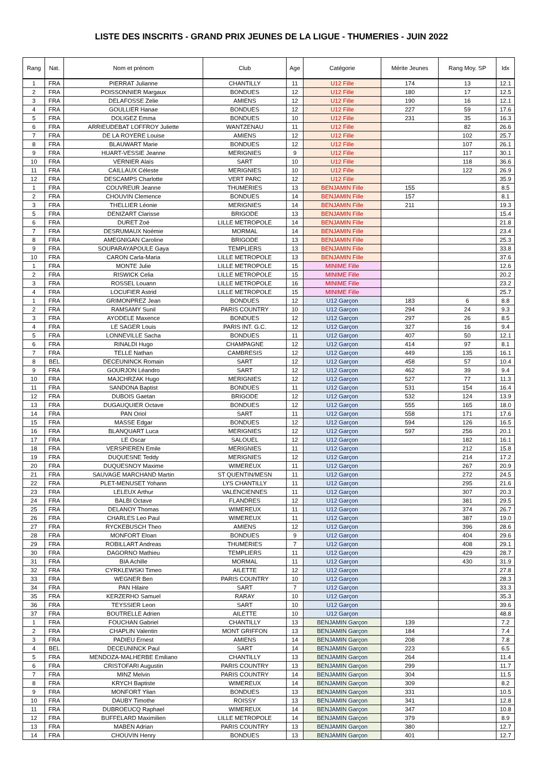LISTE DES INSCRITS - GRAND PRIX JEUNES DE LA LIGUE - THUMERIES - JUIN 2022
| Rang | Nat. | Nom et prénom | Club | Age | Catégorie | Mérite Jeunes | Rang Moy. SP | Idx |
| --- | --- | --- | --- | --- | --- | --- | --- | --- |
| 1 | FRA | PIERRAT Julianne | CHANTILLY | 11 | U12 Fille | 174 | 13 | 12.1 |
| 2 | FRA | POISSONNIER Margaux | BONDUES | 12 | U12 Fille | 180 | 17 | 12.5 |
| 3 | FRA | DELAFOSSE Zelie | AMIENS | 12 | U12 Fille | 190 | 16 | 12.1 |
| 4 | FRA | GOULLIER Hanae | BONDUES | 12 | U12 Fille | 227 | 59 | 17.6 |
| 5 | FRA | DOLIGEZ Emma | BONDUES | 10 | U12 Fille | 231 | 35 | 16.3 |
| 6 | FRA | ARRIEUDEBAT LOFFROY Juliette | WANTZENAU | 11 | U12 Fille | | 82 | 26.6 |
| 7 | FRA | DE LA ROYERE Louise | AMIENS | 12 | U12 Fille | | 102 | 25.7 |
| 8 | FRA | BLAUWART Marie | BONDUES | 12 | U12 Fille | | 107 | 26.1 |
| 9 | FRA | HUART-VESSIE Jeanne | MERIGNIES | 9 | U12 Fille | | 117 | 30.1 |
| 10 | FRA | VERNIER Alaïs | SART | 10 | U12 Fille | | 118 | 36.6 |
| 11 | FRA | CAILLAUX Céleste | MERIGNIES | 10 | U12 Fille | | 122 | 26.9 |
| 12 | FRA | DESCAMPS Charlotte | VERT PARC | 12 | U12 Fille | | | 35.9 |
| 1 | FRA | COUVREUR Jeanne | THUMERIES | 13 | BENJAMIN Fille | 155 | | 8.5 |
| 2 | FRA | CHOUVIN Clemence | BONDUES | 14 | BENJAMIN Fille | 157 | | 8.1 |
| 3 | FRA | THELLIER Léonie | MERIGNIES | 14 | BENJAMIN Fille | 211 | | 19.3 |
| 5 | FRA | DENIZART Clarisse | BRIGODE | 13 | BENJAMIN Fille | | | 15.4 |
| 6 | FRA | DURET Zoé | LILLE METROPOLE | 14 | BENJAMIN Fille | | | 21.8 |
| 7 | FRA | DESRUMAUX Noémie | MORMAL | 14 | BENJAMIN Fille | | | 23.4 |
| 8 | FRA | AMEGNIGAN Caroline | BRIGODE | 13 | BENJAMIN Fille | | | 25.3 |
| 9 | FRA | SOUPARAYAPOULE Gaya | TEMPLIERS | 13 | BENJAMIN Fille | | | 33.8 |
| 10 | FRA | CARON Carla-Maria | LILLE METROPOLE | 13 | BENJAMIN Fille | | | 37.6 |
| 1 | FRA | MONTE Julie | LILLE METROPOLE | 15 | MINIME Fille | | | 12.6 |
| 2 | FRA | RISWICK Celia | LILLE METROPOLE | 15 | MINIME Fille | | | 20.2 |
| 3 | FRA | ROSSEL Louann | LILLE METROPOLE | 16 | MINIME Fille | | | 23.2 |
| 4 | FRA | LOCUFIER Astrid | LILLE METROPOLE | 15 | MINIME Fille | | | 25.7 |
| 1 | FRA | GRIMONPREZ Jean | BONDUES | 12 | U12 Garçon | 183 | 6 | 8.8 |
| 2 | FRA | RAMSAMY Sunil | PARIS COUNTRY | 10 | U12 Garçon | 294 | 24 | 9.3 |
| 3 | FRA | AYODELE Maxence | BONDUES | 12 | U12 Garçon | 297 | 26 | 8.5 |
| 4 | FRA | LE SAGER Louis | PARIS INT. G.C. | 12 | U12 Garçon | 327 | 16 | 9.4 |
| 5 | FRA | LONNEVILLE Sacha | BONDUES | 11 | U12 Garçon | 407 | 50 | 12.1 |
| 6 | FRA | RINALDI Hugo | CHAMPAGNE | 12 | U12 Garçon | 414 | 97 | 8.1 |
| 7 | FRA | TELLE Nathan | CAMBRESIS | 12 | U12 Garçon | 449 | 135 | 16.1 |
| 8 | BEL | DECEUNINCK Romain | SART | 12 | U12 Garçon | 458 | 57 | 10.4 |
| 9 | FRA | GOURJON Léandro | SART | 12 | U12 Garçon | 462 | 39 | 9.4 |
| 10 | FRA | MAJCHRZAK Hugo | MERIGNIES | 12 | U12 Garçon | 527 | 77 | 11.3 |
| 11 | FRA | SANDONA Baptist | BONDUES | 11 | U12 Garçon | 531 | 154 | 16.4 |
| 12 | FRA | DUBOIS Gaetan | BRIGODE | 12 | U12 Garçon | 532 | 124 | 13.9 |
| 13 | FRA | DUGAUQUIER Octave | BONDUES | 12 | U12 Garçon | 555 | 165 | 18.0 |
| 14 | FRA | PAN Oriol | SART | 11 | U12 Garçon | 558 | 171 | 17.6 |
| 15 | FRA | MASSE Edgar | BONDUES | 12 | U12 Garçon | 594 | 126 | 16.5 |
| 16 | FRA | BLANQUART Luca | MERIGNIES | 12 | U12 Garçon | 597 | 256 | 20.1 |
| 17 | FRA | LE Oscar | SALOUEL | 12 | U12 Garçon | | 182 | 16.1 |
| 18 | FRA | VERSPIEREN Emile | MERIGNIES | 11 | U12 Garçon | | 212 | 15.8 |
| 19 | FRA | DUQUESNE Teddy | MERIGNIES | 12 | U12 Garçon | | 214 | 17.2 |
| 20 | FRA | DUQUESNOY Maxime | WIMEREUX | 11 | U12 Garçon | | 267 | 20.9 |
| 21 | FRA | SAUVAGE MARCHAND Martin | ST QUENTIN/MESN | 11 | U12 Garçon | | 272 | 24.5 |
| 22 | FRA | PLET-MENUSET Yohann | LYS CHANTILLY | 11 | U12 Garçon | | 295 | 21.6 |
| 23 | FRA | LELEUX Arthur | VALENCIENNES | 11 | U12 Garçon | | 307 | 20.3 |
| 24 | FRA | BALBI Octave | FLANDRES | 12 | U12 Garçon | | 381 | 29.5 |
| 25 | FRA | DELANOY Thomas | WIMEREUX | 11 | U12 Garçon | | 374 | 26.7 |
| 26 | FRA | CHARLES Leo Paul | WIMEREUX | 11 | U12 Garçon | | 387 | 19.0 |
| 27 | FRA | RYCKEBUSCH Theo | AMIENS | 12 | U12 Garçon | | 396 | 28.6 |
| 28 | FRA | MONFORT Eloan | BONDUES | 9 | U12 Garçon | | 404 | 29.6 |
| 29 | FRA | ROBILLART Andreas | THUMERIES | 7 | U12 Garçon | | 408 | 29.1 |
| 30 | FRA | DAGORNO Mathieu | TEMPLIERS | 11 | U12 Garçon | | 429 | 28.7 |
| 31 | FRA | BIA Achille | MORMAL | 11 | U12 Garçon | | 430 | 31.9 |
| 32 | FRA | CYRKLEWSKI Timeo | AILETTE | 12 | U12 Garçon | | | 27.8 |
| 33 | FRA | WEGNER Ben | PARIS COUNTRY | 10 | U12 Garçon | | | 28.3 |
| 34 | FRA | PAN Hilaire | SART | 7 | U12 Garçon | | | 33.3 |
| 35 | FRA | KERZERHO Samuel | RARAY | 10 | U12 Garçon | | | 35.3 |
| 36 | FRA | TEYSSIER Leon | SART | 10 | U12 Garçon | | | 39.6 |
| 37 | FRA | BOUTRELLE Adrien | AILETTE | 10 | U12 Garçon | | | 48.8 |
| 1 | FRA | FOUCHAN Gabriel | CHANTILLY | 13 | BENJAMIN Garçon | 139 | | 7.2 |
| 2 | FRA | CHAPLIN Valentin | MONT GRIFFON | 13 | BENJAMIN Garçon | 184 | | 7.4 |
| 3 | FRA | PADIEU Ernest | AMIENS | 14 | BENJAMIN Garçon | 208 | | 7.8 |
| 4 | BEL | DECEUNINCK Paul | SART | 14 | BENJAMIN Garçon | 223 | | 6.5 |
| 5 | FRA | MENDOZA-MALHERBE Emiliano | CHANTILLY | 13 | BENJAMIN Garçon | 264 | | 11.4 |
| 6 | FRA | CRISTOFARI Augustin | PARIS COUNTRY | 13 | BENJAMIN Garçon | 299 | | 11.7 |
| 7 | FRA | MINZ Melvin | PARIS COUNTRY | 14 | BENJAMIN Garçon | 304 | | 11.5 |
| 8 | FRA | KRYCH Baptiste | WIMEREUX | 14 | BENJAMIN Garçon | 309 | | 8.2 |
| 9 | FRA | MONFORT Ylian | BONDUES | 13 | BENJAMIN Garçon | 331 | | 10.5 |
| 10 | FRA | DAUBY Timothe | ROISSY | 13 | BENJAMIN Garçon | 341 | | 12.8 |
| 11 | FRA | DUBROEUCQ Raphael | WIMEREUX | 14 | BENJAMIN Garçon | 347 | | 10.8 |
| 12 | FRA | BUFFELARD Maximilien | LILLE METROPOLE | 14 | BENJAMIN Garçon | 379 | | 8.9 |
| 13 | FRA | MABEN Adrian | PARIS COUNTRY | 13 | BENJAMIN Garçon | 380 | | 12.7 |
| 14 | FRA | CHOUVIN Henry | BONDUES | 13 | BENJAMIN Garçon | 401 | | 12.7 |